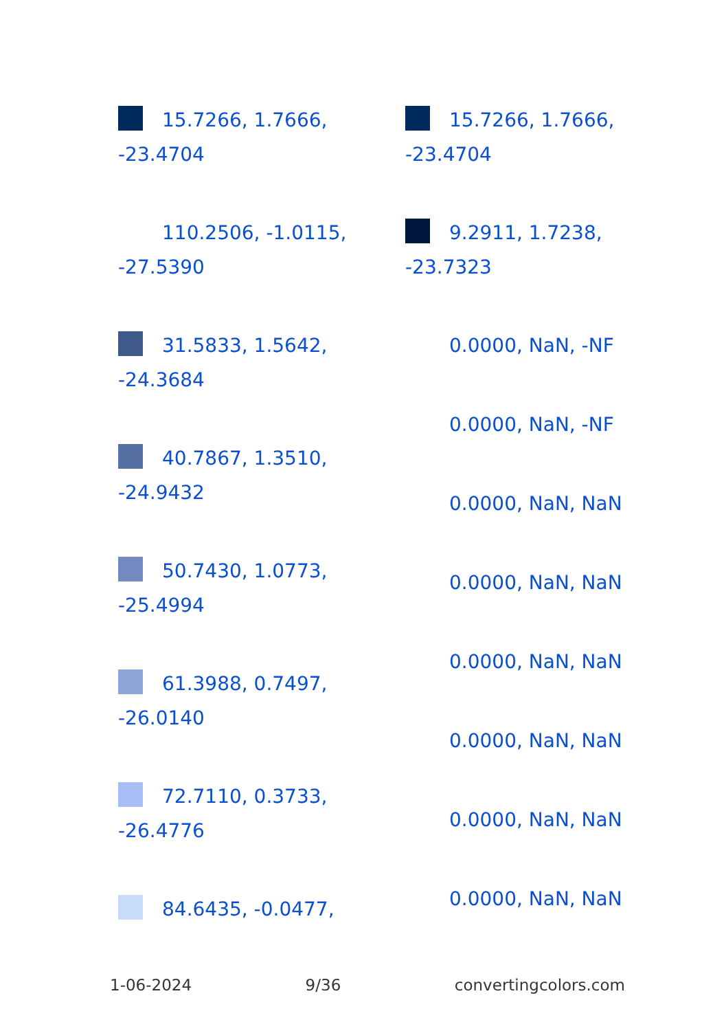15.7266, 1.7666, -23.4704
110.2506, -1.0115, -27.5390
31.5833, 1.5642, -24.3684
40.7867, 1.3510, -24.9432
50.7430, 1.0773, -25.4994
61.3988, 0.7497, -26.0140
72.7110, 0.3733, -26.4776
84.6435, -0.0477,
15.7266, 1.7666, -23.4704
9.2911, 1.7238, -23.7323
0.0000, NaN, -NF
0.0000, NaN, -NF
0.0000, NaN, NaN
0.0000, NaN, NaN
0.0000, NaN, NaN
0.0000, NaN, NaN
0.0000, NaN, NaN
0.0000, NaN, NaN
1-06-2024 9/36 convertingcolors.com